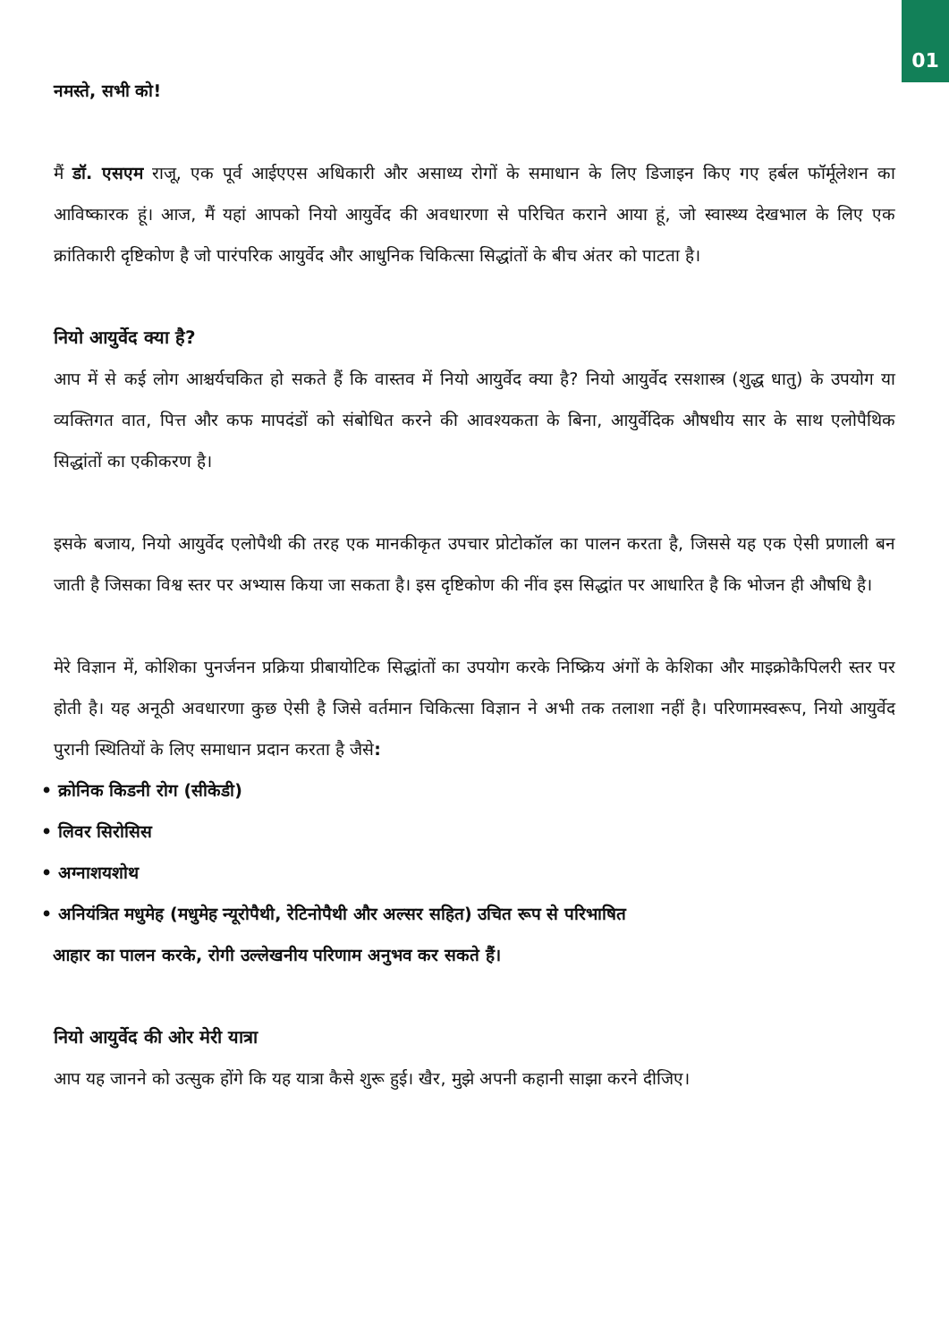01
नमस्ते, सभी को!
मैं डॉ. एसएम राजू, एक पूर्व आईएएस अधिकारी और असाध्य रोगों के समाधान के लिए डिजाइन किए गए हर्बल फॉर्मूलेशन का आविष्कारक हूं। आज, मैं यहां आपको नियो आयुर्वेद की अवधारणा से परिचित कराने आया हूं, जो स्वास्थ्य देखभाल के लिए एक क्रांतिकारी दृष्टिकोण है जो पारंपरिक आयुर्वेद और आधुनिक चिकित्सा सिद्धांतों के बीच अंतर को पाटता है।
नियो आयुर्वेद क्या है?
आप में से कई लोग आश्चर्यचकित हो सकते हैं कि वास्तव में नियो आयुर्वेद क्या है? नियो आयुर्वेद रसशास्त्र (शुद्ध धातु) के उपयोग या व्यक्तिगत वात, पित्त और कफ मापदंडों को संबोधित करने की आवश्यकता के बिना, आयुर्वेदिक औषधीय सार के साथ एलोपैथिक सिद्धांतों का एकीकरण है।
इसके बजाय, नियो आयुर्वेद एलोपैथी की तरह एक मानकीकृत उपचार प्रोटोकॉल का पालन करता है, जिससे यह एक ऐसी प्रणाली बन जाती है जिसका विश्व स्तर पर अभ्यास किया जा सकता है। इस दृष्टिकोण की नींव इस सिद्धांत पर आधारित है कि भोजन ही औषधि है।
मेरे विज्ञान में, कोशिका पुनर्जनन प्रक्रिया प्रीबायोटिक सिद्धांतों का उपयोग करके निष्क्रिय अंगों के केशिका और माइक्रोकैपिलरी स्तर पर होती है। यह अनूठी अवधारणा कुछ ऐसी है जिसे वर्तमान चिकित्सा विज्ञान ने अभी तक तलाशा नहीं है। परिणामस्वरूप, नियो आयुर्वेद पुरानी स्थितियों के लिए समाधान प्रदान करता है जैसे:
• क्रोनिक किडनी रोग (सीकेडी)
• लिवर सिरोसिस
• अग्नाशयशोथ
• अनियंत्रित मधुमेह (मधुमेह न्यूरोपैथी, रेटिनोपैथी और अल्सर सहित) उचित रूप से परिभाषित
आहार का पालन करके, रोगी उल्लेखनीय परिणाम अनुभव कर सकते हैं।
नियो आयुर्वेद की ओर मेरी यात्रा
आप यह जानने को उत्सुक होंगे कि यह यात्रा कैसे शुरू हुई। खैर, मुझे अपनी कहानी साझा करने दीजिए।